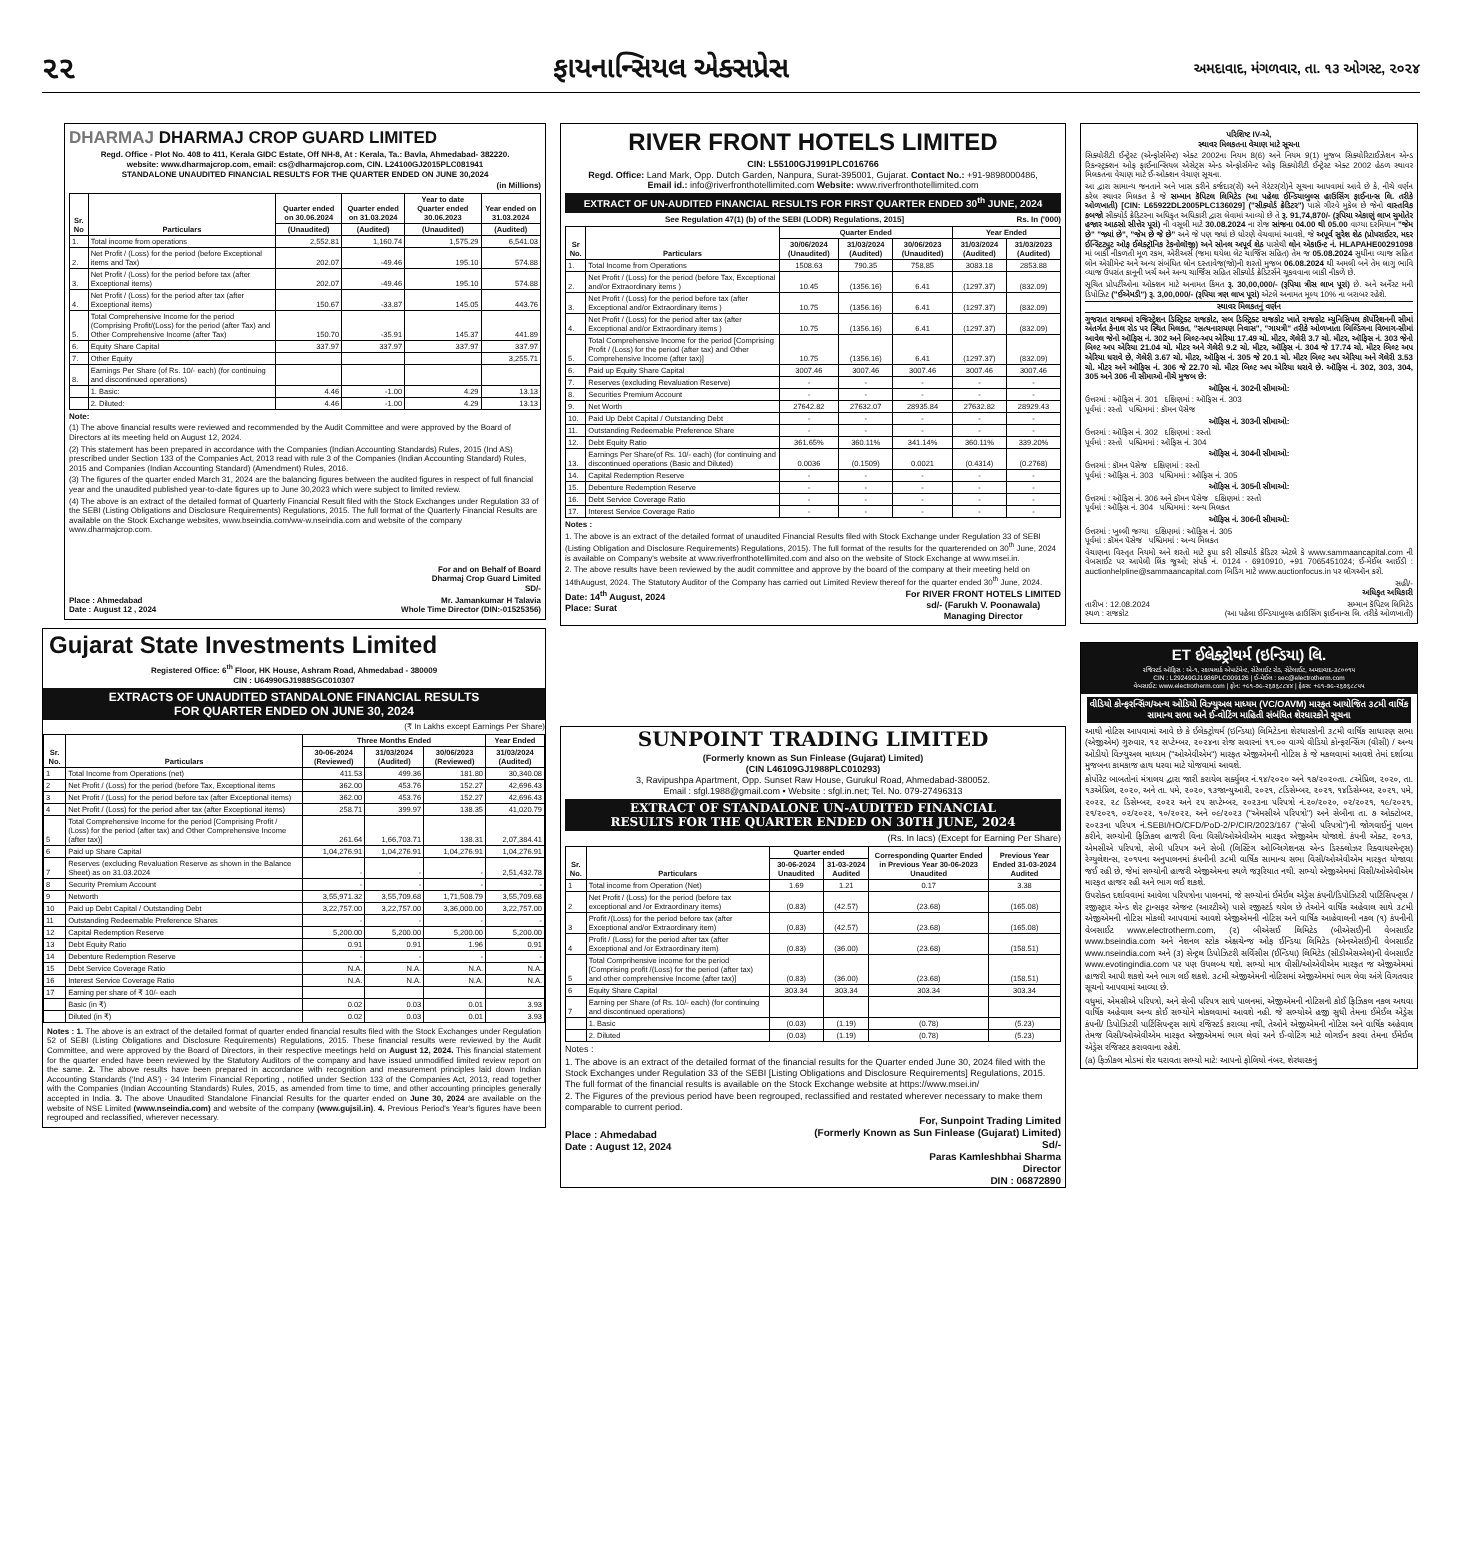૨૨ ફાયનાન્સિયલ એક્સપ્રેસ
અમદાવાદ, મંગળવાર, તા. ૧૩ ઓગસ્ટ, ૨૦૨૪
DHARMAJ DHARMAJ CROP GUARD LIMITED
Regd. Office - Plot No. 408 to 411, Kerala GIDC Estate, Off NH-8, At : Kerala, Ta.: Bavla, Ahmedabad- 382220.
website: www.dharmajcrop.com, email: cs@dharmajcrop.com, CIN. L24100GJ2015PLC081941
STANDALONE UNAUDITED FINANCIAL RESULTS FOR THE QUARTER ENDED ON JUNE 30,2024
(in Millions)
| Sr. No | Particulars | Quarter ended on 30.06.2024 | Quarter ended on 31.03.2024 | Year to date Quarter ended 30.06.2023 | Year ended on 31.03.2024 |
| --- | --- | --- | --- | --- | --- |
| | | (Unaudited) | (Audited) | (Unaudited) | (Audited) |
| 1. | Total income from operations | 2,552.81 | 1,160.74 | 1,575.29 | 6,541.03 |
| 2. | Net Profit / (Loss) for the period (before Exceptional items and Tax) | 202.07 | -49.46 | 195.10 | 574.88 |
| 3. | Net Profit / (Loss) for the period before tax (after Exceptional items) | 202.07 | -49.46 | 195.10 | 574.88 |
| 4. | Net Profit / (Loss) for the period after tax (after Exceptional items) | 150.67 | -33.87 | 145.05 | 443.76 |
| 5. | Total Comprehensive Income for the period (Comprising Profit/(Loss) for the period (after Tax) and Other Comprehensive Income (after Tax) | 150.70 | -35.91 | 145.37 | 441.89 |
| 6. | Equity Share Capital | 337.97 | 337.97 | 337.97 | 337.97 |
| 7. | Other Equity | | | | 3,255.71 |
| 8. | Earnings Per Share (of Rs. 10/- each) (for continuing and discontinued operations) | | | | |
| | 1. Basic: | 4.46 | -1.00 | 4.29 | 13.13 |
| | 2. Diluted: | 4.46 | -1.00 | 4.29 | 13.13 |
Note:
(1) The above financial results were reviewed and recommended by the Audit Committee and were approved by the Board of Directors at its meeting held on August 12, 2024.
(2) This statement has been prepared in accordance with the Companies (Indian Accounting Standards) Rules, 2015 (Ind AS) prescribed under Section 133 of the Companies Act, 2013 read with rule 3 of the Companies (Indian Accounting Standard) Rules, 2015 and Companies (Indian Accounting Standard) (Amendment) Rules, 2016.
(3) The figures of the quarter ended March 31, 2024 are the balancing figures between the audited figures in respect of full financial year and the unaudited published year-to-date figures up to June 30,2023 which were subject to limited review.
(4) The above is an extract of the detailed format of Quarterly Financial Result filed with the Stock Exchanges under Regulation 33 of the SEBI (Listing Obligations and Disclosure Requirements) Regulations, 2015. The full format of the Quarterly Financial Results are available on the Stock Exchange websites, www.bseindia.com/ww-w.nseindia.com and website of the company www.dharmajcrop.com.
For and on Behalf of Board
Dharmaj Crop Guard Limited
SD/-
Place : Ahmedabad
Date : August 12 , 2024 Mr. Jamankumar H Talavia
Whole Time Director (DIN:-01525356)
Gujarat State Investments Limited
Registered Office: 6<sup>th</sup> Floor, HK House, Ashram Road, Ahmedabad - 380009
CIN : U64990GJ1988SGC010307
EXTRACTS OF UNAUDITED STANDALONE FINANCIAL RESULTS
FOR QUARTER ENDED ON JUNE 30, 2024
(₹ In Lakhs except Earnings Per Share)
| Sr. No. | Particulars | Three Months Ended | | | Year Ended |
| --- | --- | --- | --- | --- | --- |
| | | 30-06-2024 (Reviewed) | 31/03/2024 (Audited) | 30/06/2023 (Reviewed) | 31/03/2024 (Audited) |
| 1 | Total Income from Operations (net) | 411.53 | 499.36 | 181.80 | 30,340.08 |
| 2 | Net Profit / (Loss) for the period (before Tax, Exceptional items | 362.00 | 453.76 | 152.27 | 42,696.43 |
| 3 | Net Profit / (Loss) for the period before tax (after Exceptional items) | 362.00 | 453.76 | 152.27 | 42,696.43 |
| 4 | Net Profit / (Loss) for the period after tax (after Exceptional items) | 258.71 | 399.97 | 138.35 | 41,020.79 |
| 5 | Total Comprehensive Income for the period [Comprising Profit / (Loss) for the period (after tax) and Other Comprehensive Income (after tax)] | 261.64 | 1,66,703.71 | 138.31 | 2,07,384.41 |
| 6 | Paid up Share Capital | 1,04,276.91 | 1,04,276.91 | 1,04,276.91 | 1,04,276.91 |
| 7 | Reserves (excluding Revaluation Reserve as shown in the Balance Sheet) as on 31.03.2024 | - | - | - | 2,51,432.78 |
| 8 | Security Premium Account | - | - | - | - |
| 9 | Networth | 3,55,971.32 | 3,55,709.68 | 1,71,508.79 | 3,55,709.68 |
| 10 | Paid up Debt Capital / Outstanding Debt | 3,22,757.00 | 3,22,757.00 | 3,36,000.00 | 3,22,757.00 |
| 11 | Outstanding Redeemable Preference Shares | - | - | - | - |
| 12 | Capital Redemption Reserve | 5,200.00 | 5,200.00 | 5,200.00 | 5,200.00 |
| 13 | Debt Equity Ratio | 0.91 | 0.91 | 1.96 | 0.91 |
| 14 | Debenture Redemption Reserve | - | - | - | - |
| 15 | Debt Service Coverage Ratio | N.A. | N.A. | N.A. | N.A. |
| 16 | Interest Service Coverage Ratio | N.A. | N.A. | N.A. | N.A. |
| 17 | Earning per share of ₹ 10/- each | | | | |
| | Basic (in ₹) | 0.02 | 0.03 | 0.01 | 3.93 |
| | Diluted (in ₹) | 0.02 | 0.03 | 0.01 | 3.93 |
Notes : 1. The above is an extract of the detailed format of quarter ended financial results filed with the Stock Exchanges under Regulation 52 of SEBI (Listing Obligations and Disclosure Requirements) Regulations, 2015. These financial results were reviewed by the Audit Committee, and were approved by the Board of Directors, in their respective meetings held on August 12, 2024. This financial statement for the quarter ended have been reviewed by the Statutory Auditors of the company and have issued unmodified limited review report on the same. 2. The above results have been prepared in accordance with recognition and measurement principles laid down Indian Accounting Standards ('Ind AS') - 34 Interim Financial Reporting , notified under Section 133 of the Companies Act, 2013, read together with the Companies (Indian Accounting Standards) Rules, 2015, as amended from time to time, and other accounting principles generally accepted in India. 3. The above Unaudited Standalone Financial Results for the quarter ended on June 30, 2024 are available on the website of NSE Limited (www.nseindia.com) and website of the company (www.gujsil.in). 4. Previous Period's Year's figures have been regrouped and reclassified, wherever necessary.
RIVER FRONT HOTELS LIMITED
CIN: L55100GJ1991PLC016766
Regd. Office: Land Mark, Opp. Dutch Garden, Nanpura, Surat-395001, Gujarat. Contact No.: +91-9898000486,
Email id.: info@riverfronthotellimited.com Website: www.riverfronthotellimited.com
EXTRACT OF UN-AUDITED FINANCIAL RESULTS FOR FIRST QUARTER ENDED 30<sup>th</sup> JUNE, 2024
See Regulation 47(1) (b) of the SEBI (LODR) Regulations, 2015] Rs. In ('000)
| Sr No. | Particulars | Quarter Ended | | | Year Ended | |
| --- | --- | --- | --- | --- | --- | --- |
| | | 30/06/2024 (Unaudited) | 31/03/2024 (Audited) | 30/06/2023 (Unaudited) | 31/03/2024 (Audited) | 31/03/2023 (Audited) |
| 1. | Total Income from Operations | 1508.63 | 790.35 | 758.85 | 3083.18 | 2853.88 |
| 2. | Net Profit / (Loss) for the period (before Tax, Exceptional and/or Extraordinary items ) | 10.45 | (1356.16) | 6.41 | (1297.37) | (832.09) |
| 3. | Net Profit / (Loss) for the period before tax (after Exceptional and/or Extraordinary items ) | 10.75 | (1356.16) | 6.41 | (1297.37) | (832.09) |
| 4. | Net Profit / (Loss) for the period after tax (after Exceptional and/or Extraordinary items ) | 10.75 | (1356.16) | 6.41 | (1297.37) | (832.09) |
| 5. | Total Comprehensive Income for the period [Comprising Profit / (Loss) for the period (after tax) and Other Comprehensive Income (after tax)] | 10.75 | (1356.16) | 6.41 | (1297.37) | (832.09) |
| 6. | Paid up Equity Share Capital | 3007.46 | 3007.46 | 3007.46 | 3007.46 | 3007.46 |
| 7. | Reserves (excluding Revaluation Reserve) | - | - | - | - | - |
| 8. | Securities Premium Account | - | - | - | - | - |
| 9. | Net Worth | 27642.82 | 27632.07 | 28935.84 | 27632.82 | 28929.43 |
| 10. | Paid Up Debt Capital / Outstanding Debt | - | - | - | - | - |
| 11. | Outstanding Redeemable Preference Share | - | - | - | - | - |
| 12. | Debt Equity Ratio | 361.65% | 360.11% | 341.14% | 360.11% | 339.20% |
| 13. | Earnings Per Share(of Rs. 10/- each) (for continuing and discontinued operations (Basic and Diluted) | 0.0036 | (0.1509) | 0.0021 | (0.4314) | (0.2768) |
| 14. | Capital Redemption Reserve | - | - | - | - | - |
| 15. | Debenture Redemption Reserve | - | - | - | - | - |
| 16. | Debt Service Coverage Ratio | - | - | - | - | - |
| 17. | Interest Service Coverage Ratio | - | - | - | - | - |
Notes :
1. The above is an extract of the detailed format of unaudited Financial Results filed with Stock Exchange under Regulation 33 of SEBI (Listing Obligation and Disclosure Requirements) Regulations, 2015). The full format of the results for the quarterended on 30<sup>th</sup> June, 2024 is available on Company's website at www.riverfronthotellimited.com and also on the website of Stock Exchange at www.msei.in.
2. The above results have been reviewed by the audit committee and approve by the board of the company at their meeting held on 14thAugust, 2024. The Statutory Auditor of the Company has carried out Limited Review thereof for the quarter ended 30<sup>th</sup> June, 2024.
Date: 14<sup>th</sup> August, 2024
Place: Surat For RIVER FRONT HOTELS LIMITED
sd/- (Farukh V. Poonawala)
Managing Director
SUNPOINT TRADING LIMITED
(Formerly known as Sun Finlease (Gujarat) Limited)
(CIN L46109GJ1988PLC010293)
3, Ravipushpa Apartment, Opp. Sunset Raw House, Gurukul Road, Ahmedabad-380052.
Email : sfgl.1988@gmail.com • Website : sfgl.in.net; Tel. No. 079-27496313
EXTRACT OF STANDALONE UN-AUDITED FINANCIAL
RESULTS FOR THE QUARTER ENDED ON 30TH JUNE, 2024
(Rs. In lacs) (Except for Earning Per Share)
| Sr. No. | Particulars | Quarter ended | | Corresponding Quarter Ended in Previous Year 30-06-2023 Unaudited | Previous Year Ended 31-03-2024 Audited |
| --- | --- | --- | --- | --- | --- |
| | | 30-06-2024 Unaudited | 31-03-2024 Audited | | |
| 1 | Total income from Operation (Net) | 1.69 | 1.21 | 0.17 | 3.38 |
| 2 | Net Profit / (Loss) for the period (before tax exceptional and /or Extraordinary items) | (0.83) | (42.57) | (23.68) | (165.08) |
| 3 | Profit /(Loss) for the period before tax (after Exceptional and/or Extraordinary item) | (0.83) | (42.57) | (23.68) | (165.08) |
| 4 | Profit / (Loss) for the period after tax (after Exceptional and /or Extraordinary item) | (0.83) | (36.00) | (23.68) | (158.51) |
| 5 | Total Comprihensive income for the period [Comprising profit /(Loss) for the period (after tax) and other comprehensive Income (after tax)] | (0.83) | (36.00) | (23.68) | (158.51) |
| 6 | Equity Share Capital | 303.34 | 303.34 | 303.34 | 303.34 |
| 7 | Earning per Share (of Rs. 10/- each) (for continuing and discontinued operations) | | | | |
| | 1. Basic | (0.03) | (1.19) | (0.78) | (5.23) |
| | 2. Diluted | (0.03) | (1.19) | (0.78) | (5.23) |
Notes :
1. The above is an extract of the detailed format of the financial results for the Quarter ended June 30, 2024 filed with the Stock Exchanges under Regulation 33 of the SEBI [Listing Obligations and Disclosure Requirements] Regulations, 2015. The full format of the financial results is available on the Stock Exchange website at https://www.msei.in/
2. The Figures of the previous period have been regrouped, reclassified and restated wherever necessary to make them comparable to current period.
Place : Ahmedabad
Date : August 12, 2024 For, Sunpoint Trading Limited
(Formerly Known as Sun Finlease (Gujarat) Limited)
Sd/-
Paras Kamleshbhai Sharma
Director
DIN : 06872890
પરિશિષ્ટ IV-એ,
સ્થાવર મિલકતના વેચાણ માટે સૂચના
સિક્યોરીટી ઈન્ટ્રેસ્ટ (એન્ફોર્સમેન્ટ) એક્ટ 2002ના નિયમ 8(6) અને નિયમ 9(1) મુજબ સિક્યોરિટાઈઝેશન એન્ડ રિકન્સ્ટ્રક્શન ઓફ ફાઈનાન્સિયલ એસેટ્સ એન્ડ એન્ફોર્સમેન્ટ ઓફ સિક્યોરીટી ઈન્ટ્રેસ્ટ એક્ટ 2002 હેઠળ સ્થાવર મિલકતના વેચાણ માટે ઈ-ઓક્શન વેચાણ સૂચના.
આ દ્વારા સામાન્ય જનતાને અને ખાસ કરીને કર્જદાર(રો) અને ગેરંટર(રો)ને સૂચના આપવામાં આવે છે કે, નીચે વર્ણન કરેલ સ્થાવર મિલકત કે જે સમ્માન કૅપિટલ લિમિટેડ (આ પહેલા ઈન્ડિયાબુલ્સ હાઉસિંગ ફાઈનાન્સ લિ. તરીકે ઓળખાતી) [CIN: L65922DL2005PLC136029] ("સીક્યોર્ડ ક્રેડિટર") પાસે ગીરવે મુકેલ છે જેનો વાસ્તવિક કબજો સીક્યોર્ડ ક્રેડિટરના અધિકૃત અધિકારી દ્વારા લેવામાં આવ્યો છે તે રૂ. 91,74,870/- (રૂપિયા એકાણું લાખ ચુમોતેર હજાર આઠસો સીત્તેર પૂરાં) ની વસૂલી માટે 30.08.2024 ના રોજ સાંજના 04.00 થી 05.00 વાગ્યા દરમિયાન "જેમ છે" "જ્યાં છે", "જેમ છે જે છે" અને જે પણ જ્યાં છે ધોરણે વેચવામાં આવશે, જે અપૂર્વ સુરેશ શેઠ (પ્રોપરાઈટર, મદર ઈન્સ્ટિટ્યુટ ઓફ ઈલેક્ટ્રૉનિક ટેકનોલૉજી) અને સોનલ અપૂર્વ શેઠ પાસેથી લોન એકાઉન્ટ નં. HLAPAHE00291098 માં બાકી નીકળતી મૂળ રકમ, એરીઅર્સ (જમા થયેલા લેટ ચાર્જિસ સહિત) તેમ જ 05.08.2024 સુધીના વ્યાજ સહિત લોન એગ્રીમેન્ટ અને અન્ય સંબંધિત લોન દસ્તાવેજ(જો)ની શરતો મુજબ 06.08.2024 થી અમલી બને તેમ લાગુ ભાવિ વ્યાજ ઉપરાંત કાનૂની ખર્ચ અને અન્ય ચાર્જિસ સહિત સીક્યોર્ડ ક્રેડિટર્સને ચૂકવવાના બાકી નીકળે છે.
સૂચિત પ્રોપર્ટીઓના ઓક્શન માટે અનામત કિંમત રૂ. 30,00,000/- (રૂપિયા ત્રીસ લાખ પૂરાં) છે. અને અર્નેસ્ટ મની ડિપોઝિટ ("ઈએમડી") રૂ. 3,00,000/- (રૂપિયા ત્રણ લાખ પૂરાં) એટલે અનામત મૂલ્ય 10% ના બરાબર રહેશે.
સ્થાવર મિલકતનું વર્ણન
ગુજરાત રાજ્યમાં રજિસ્ટ્રેશન ડિસ્ટ્રિક્ટ રાજકોટ, સબ ડિસ્ટ્રિક્ટ રાજકોટ ખાતે રાજકોટ મ્યુનિસિપલ કૉર્પોરેશનની સીમાં અંતર્ગત કેનાલ રોડ પર સ્થિત મિલકત, "સત્યનારાયણ નિવાસ", "ગાયત્રી" તરીકે ઓળખાતા બિલ્ડિંગના વિભાગ-સીમાં આવેલ જેનો ઑફિસ નં. 302 અને બિલ્ટ-અપ એરિયા 17.49 ચો. મીટર, ગૅલેરી 3.7 ચો. મીટર, ઑફિસ નં. 303 જેનો બિલ્ટ અપ એરિયા 21.04 ચો. મીટર અને ગૅલેરી 9.2 ચો. મીટર, ઑફિસ નં. 304 જે 17.74 ચો. મીટર બિલ્ટ અપ એરિયા ધરાવે છે, ગૅલેરી 3.67 ચો. મીટર, ઑફિસ નં. 305 જે 20.1 ચો. મીટર બિલ્ટ અપ એરિયા અને ગૅલેરી 3.53 ચો. મીટર અને ઑફિસ નં. 306 જે 22.70 ચો. મીટર બિલ્ટ અપ એરિયા ધરાવે છે. ઑફિસ નં. 302, 303, 304, 305 અને 306 ની સીમાઓ નીચે મુજબ છે:
ઑફિસ નં. 302ની સીમાઓ:
ઉત્તરમાં : ઑફિસ નં. 301 દક્ષિણમાં : ઑફિસ નં. 303
પૂર્વમાં : રસ્તો પશ્ચિમમાં : કૉમન પૅસેજ
ઑફિસ નં. 303ની સીમાઓ:
ઉત્તરમાં : ઑફિસ નં. 302 દક્ષિણમાં : રસ્તો
પૂર્વમાં : રસ્તો પશ્ચિમમાં : ઑફિસ નં. 304
ઑફિસ નં. 304ની સીમાઓ:
ઉત્તરમાં : કૉમન પૅસેજ દક્ષિણમાં : રસ્તો
પૂર્વમાં : ઑફિસ નં. 303 પશ્ચિમમાં : ઑફિસ નં. 305
ઑફિસ નં. 305ની સીમાઓ:
ઉત્તરમાં : ઑફિસ નં. 306 અને કૉમન પૅસેજ દક્ષિણમાં : રસ્તો
પૂર્વમાં : ઑફિસ નં. 304 પશ્ચિમમાં : અન્ય મિલકત
ઑફિસ નં. 306ની સીમાઓ:
ઉત્તરમાં : ખુલ્લી જગ્યા દક્ષિણમાં : ઑફિસ નં. 305
પૂર્વમાં : કૉમન પૅસેજ પશ્ચિમમાં : અન્ય મિલકત
વેચાણના વિસ્તૃત નિયમો અને શરતો માટે કૃપા કરી સીક્યોર્ડ ક્રેડિટર એટલે કે www.sammaancapital.com ની વેબસાઈટ પર આપેલી લિંક જુઓ; સંપર્ક નં. 0124 - 6910910, +91 7065451024; ઈ-મેઈલ આઈડી : auctionhelpline@sammaancapital.com બિડિંગ માટે www.auctionfocus.in પર લૉગઑન કરો.
સહી/-
અધિકૃત અધિકારી
તારીખ : 12.08.2024
સ્થળ : રાજકોટ સમ્માન કૅપિટલ લિમિટેડ
(આ પહેલા ઈન્ડિયાબુલ્સ હાઉસિંગ ફાઈનાન્સ લિ. તરીકે ઓળખાતી)
ET ઈલેક્ટ્રોથર્મ (ઇન્ડિયા) લિ.
રજિસ્ટર્ડ ઑફિસ : એ-૧, સ્કાયલાર્ક એપાર્ટમેન્ટ, સેટેલાઈટ રોડ, સેટેલાઈટ, અમદાવાદ-૩૮૦૦૧૫
CIN : L29249GJ1986PLC009126 | ઈ-મેઈલ : sec@electrotherm.com
વેબસાઈટ: www.electrotherm.com | ફોન: +૯૧-૭૯-૨૬૭૬૮૮૪૪ | ફેક્સ: +૯૧-૭૯-૨૬૭૬૮૮૫૫
વીડિયો કોન્ફરન્સિંગ/અન્ય ઓડિયો વિઝ્યુઅલ માધ્યમ (VC/OAVM) મારફત આયોજિત ૩૮મી વાર્ષિક સામાન્ય સભા અને ઈ-વોટિંગ માહિતી સંબંધિત શેરધારકોને સૂચના
આથી નોટિસ આપવામાં આવે છે કે ઈલેક્ટ્રોથર્મ (ઇન્ડિયા) લિમિટેડના શેરધારકોની ૩૮મી વાર્ષિક સાધારણ સભા (એજીએમ) ગુરુવાર, ૧૨ સપ્ટેમ્બર, ૨૦૨૪ના રોજ સવારનાં ૧૧.૦૦ વાગ્યે વીડિયો કોન્ફરન્સિંગ (વીસી) / અન્ય ઓડીયો વિઝ્યુઅલ માધ્યમ ("ઓએવીએમ") મારફત એજીએમની નોટિસ કે જે મકલવામાં આવશે તેમાં દર્શાવ્યા મુજબના કામકાજ હાથ ધરવા માટે યોજવામાં આવશે.
કોર્પોરેટ બાબતોનાં મંત્રાલય દ્વારા જારી કરાયેલ સર્ક્યુલર નં.૧૪/૨૦૨૦ અને ૧૭/૨૦૨૦તા. ૮એપ્રિલ, ૨૦૨૦, તા. ૧૩એપ્રિલ, ૨૦૨૦, અને તા. ૫મે, ૨૦૨૦, ૧૩જાન્યુઆરી, ૨૦૨૧, ૮ડિસેમ્બર, ૨૦૨૧, ૧૪ડિસેમ્બર, ૨૦૨૧, ૫મે, ૨૦૨૨, ૨૮ ડિસેમ્બર, ૨૦૨૨ અને ૨૫ સપ્ટેમ્બર, ૨૦૨૩ના પરિપત્રો નં.૨૦/૨૦૨૦, ૦૨/૨૦૨૧, ૧૯/૨૦૨૧, ૨૧/૨૦૨૧, ૦૨/૨૦૨૨, ૧૦/૨૦૨૨, અને ૦૯/૨૦૨૩ ("એમસીએ પરિપત્રો") અને સેબીના તા. ૭ ઓક્ટોબર, ૨૦૨૩ના પરિપત્ર નં.SEBI/HO/CFD/PoD-2/P/CIR/2023/167 ("સેબી પરિપત્રો")ની જોગવાઈનું પાલન કરીને, સભ્યોની ફિઝિકલ હાજરી વિના વિસી/ઓએવીએમ મારફત એજીએમ યોજાશે. કંપની એક્ટ, ૨૦૧૩, એમસીએ પરિપત્રો, સેબી પરિપત્ર અને સેબી (લિસ્ટિંગ ઓબ્લિગેશનસ એન્ડ ડિસ્ક્લોઝર રિક્વાયરમેન્ટ્સ) રેગ્યુલેશન્સ, ૨૦૧૫ના અનુપાલનમાં કંપનીની ૩૮મી વાર્ષિક સામાન્ય સભા વિસી/ઓએવીએમ મારફત યોજાવા જઈ રહી છે, જેમાં સભ્યોની હાજરી એજીએમના સ્થળે જરૂરિયાત નથી. સભ્યો એજીએમમાં વિસી/ઓએવીએમ મારફત હાજર રહી અને ભાગ લઈ શકશે.
ઉપરોક્ત દર્શાવવામાં આવેલા પરિપત્રોના પાલનમાં, જે સભ્યોનાં ઈમેઈલ એડ્રેસ કંપની/ડિપોઝિટરી પાર્ટિસિપન્ટ્સ / રજીસ્ટ્રાર એન્ડ શેર ટ્રાન્સફર એજન્ટ (આરટીએ) પાસે રજીસ્ટર્ડ થયેલ છે તેઓને વાર્ષિક અહેવાલ સાથે ૩૮મી એજીએમની નોટિસ મોકલી આપવામાં આવશે એજીએમની નોટિસ અને વાર્ષિક આહેવાલની નકલ (૧) કંપનીની વેબસાઈટ www.electrotherm.com, (૨) બીએસઈ લિમિટેડ (બીએસઈ)ની વેબસાઈટ www.bseindia.com અને નેશનલ સ્ટોક એક્ષચેન્જ ઓફ ઈન્ડિયા લિમિટેડ (એનએસઈ)ની વેબસાઈટ www.nseindia.com અને (૩) સેન્ટ્રલ ડિપોઝિટરી સર્વિસીસ (ઈન્ડિયા) લિમિટેડ (સીડીએસએલ)ની વેબસાઈટ www.evotingindia.com પર પણ ઉપલબ્ધ થશે. સભ્યો માત્ર વીસી/ઓએવીએમ મારફત જ એજીએમમાં હાજરી આપી શકશે અને ભાગ લઈ શકશે. ૩૮મી એજીએમની નોટિસમાં એજીએમમાં ભાગ લેવા અંગે વિગતવાર સૂચનો આપવામાં આવ્યા છે.
વધુમાં, એમસીએ પરિપત્રો, અને સેબી પરિપત્ર સાથે પાલનમાં, એજીએમની નોટિસની કોઈ ફિઝિકલ નકલ અથવા વાર્ષિક અહેવાલ અન્ય કોઈ સભ્યોને મોકલવામાં આવશે નહી. જે સભ્યોએ હજી સુધી તેમના ઈમેઈલ એડ્રેસ કંપની/ ડિપોઝિટરી પાર્ટિસિપન્ટ્સ સાથે રજિસ્ટર્ડ કરાવ્યા નથી, તેઓને એજીએમની નોટિસ અને વાર્ષિક અહેવાલ તેમજ વિસી/ઓએવીએમ મારફત એજીએમમાં ભાગ લેવાં અને ઈ-વોટિંગ માટે લોગઈન કરવા તેમના ઈમેઈલ એડ્રેસ રજિસ્ટર કરાવવાના રહેશે.
(a) ફિઝીકલ મોડમાં શેર ધરાવતા સભ્યો માટે: આપનો ફોલિયો નંબર, શેરધારકનું